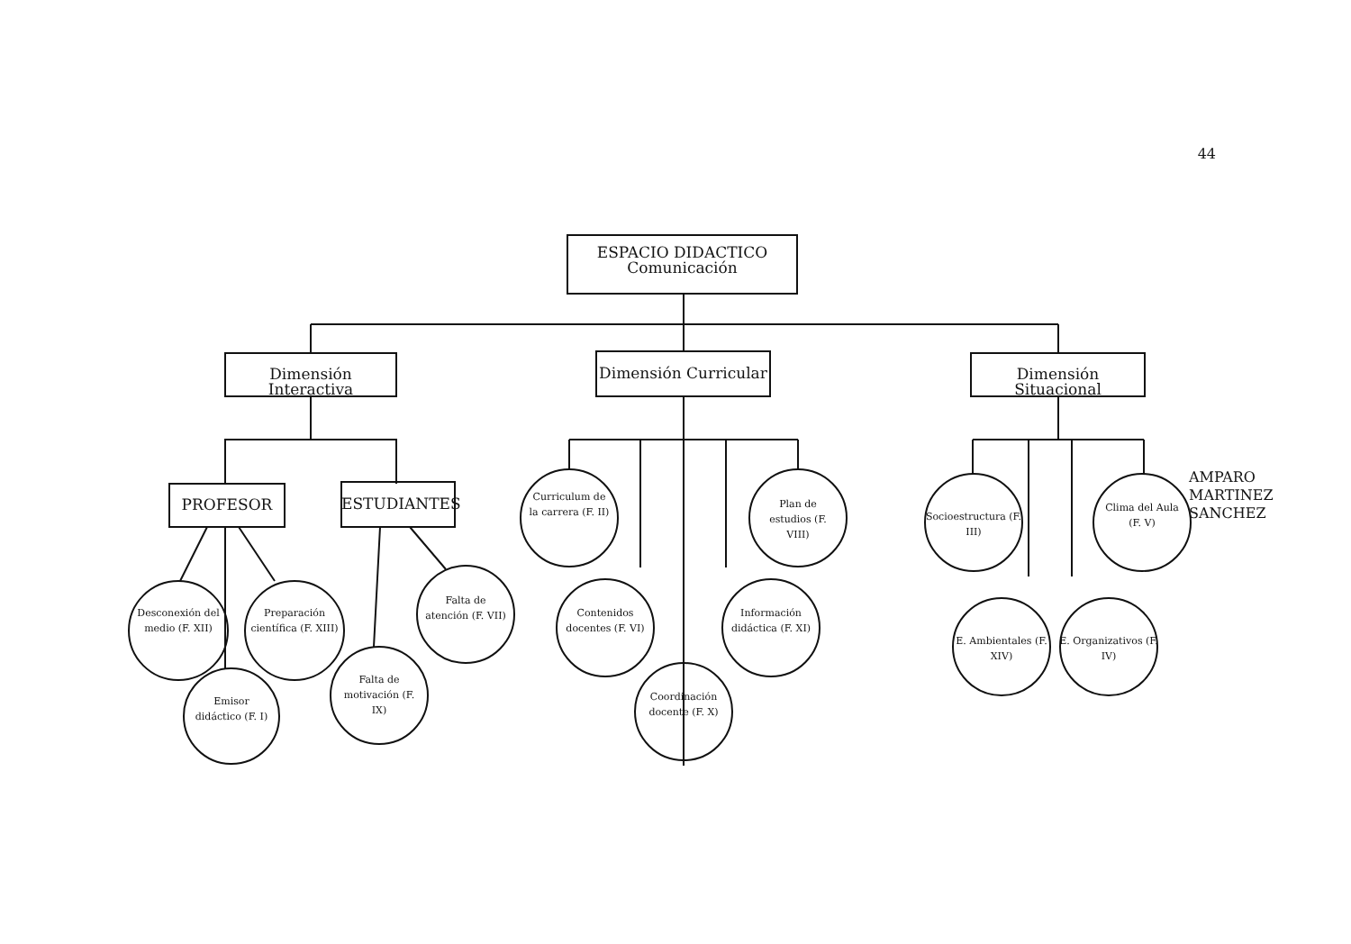44
ESPACIO DIDACTICO
Comunicación
Dimensión Interactiva
Dimensión Curricular
Dimensión Situacional
PROFESOR ESTUDIANTES
Desconexión del medio (F. XII)
Preparación científica (F. XIII)
Emisor didáctico (F. I)
Falta de motivación (F. IX)
Falta de atención (F. VII)
Curriculum de la carrera (F. II)
Plan de estudios (F. VIII)
Contenidos docentes (F. VI)
Información didáctica (F. XI)
Coordinación docente (F. X)
Socioestructura (F. III)
Clima del Aula (F. V)
E. Ambientales (F. XIV)
E. Organizativos (F. IV)
AMPARO MARTINEZ SANCHEZ